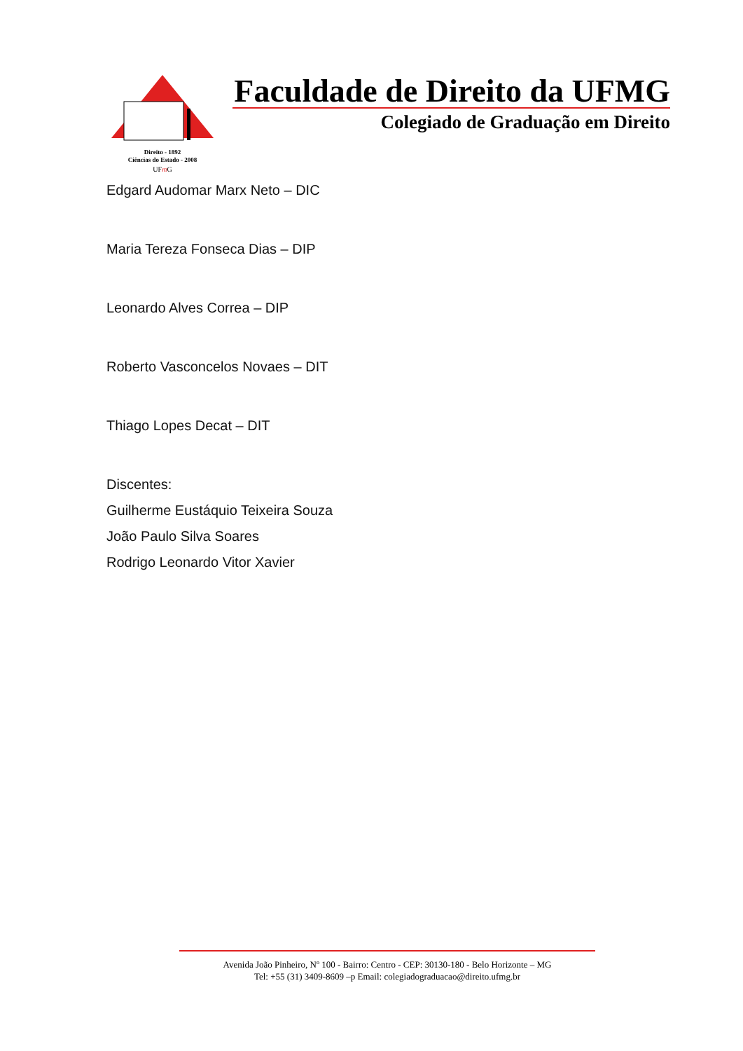Direito - 1892
Ciências do Estado - 2008
UFmG
Faculdade de Direito da UFMG
Colegiado de Graduação em Direito
Edgard Audomar Marx Neto – DIC
Maria Tereza Fonseca Dias – DIP
Leonardo Alves Correa – DIP
Roberto Vasconcelos Novaes – DIT
Thiago Lopes Decat – DIT
Discentes:
Guilherme Eustáquio Teixeira Souza
João Paulo Silva Soares
Rodrigo Leonardo Vitor Xavier
Avenida João Pinheiro, Nº 100 - Bairro: Centro - CEP: 30130-180 - Belo Horizonte – MG
Tel: +55 (31) 3409-8609 –p Email: colegiadograduacao@direito.ufmg.br